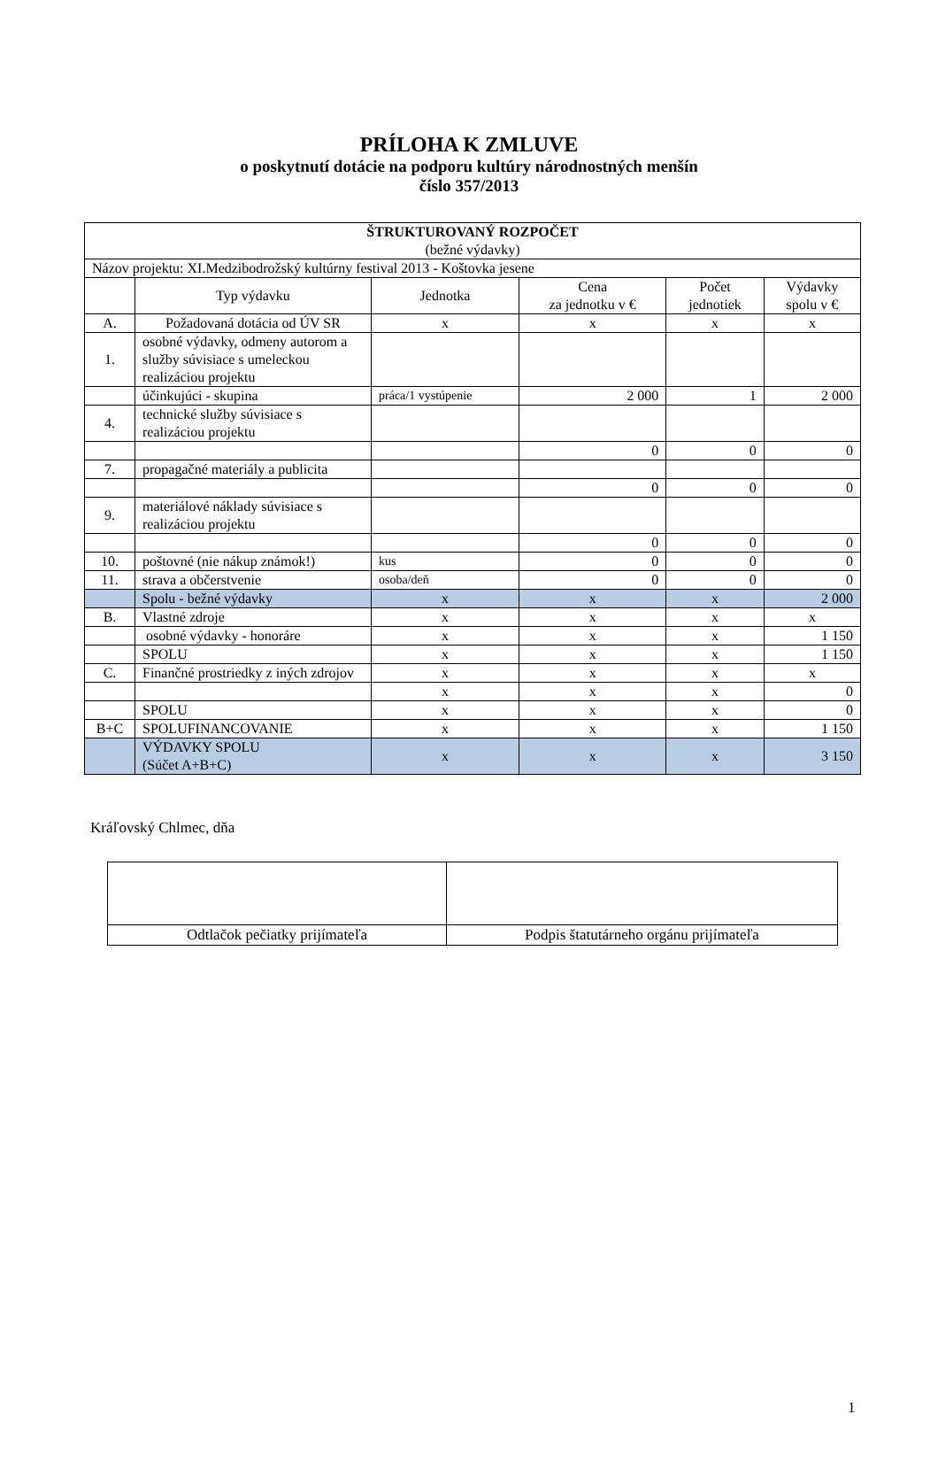PRÍLOHA K ZMLUVE
o poskytnutí dotácie na podporu kultúry národnostných menšín
číslo 357/2013
| ŠTRUKTUROVANÝ ROZPOČET (bežné výdavky) | | | | | |
| Názov projektu: XI.Medzibodrožský kultúrny festival 2013 - Koštovka jesene | | | | | |
| | Typ výdavku | Jednotka | Cena za jednotku v € | Počet jednotiek | Výdavky spolu v € |
| A. | Požadovaná dotácia od ÚV SR | x | x | x | x |
| 1. | osobné výdavky, odmeny autorom a služby súvisiace s umeleckou realizáciou projektu | | | | |
| | účinkujúci - skupina | práca/1 vystúpenie | 2 000 | 1 | 2 000 |
| 4. | technické služby súvisiace s realizáciou projektu | | | | |
| | | | 0 | 0 | 0 |
| 7. | propagačné materiály a publicita | | | | |
| | | | 0 | 0 | 0 |
| 9. | materiálové náklady súvisiace s realizáciou projektu | | | | |
| | | | 0 | 0 | 0 |
| 10. | poštovné (nie nákup známok!) | kus | 0 | 0 | 0 |
| 11. | strava a občerstvenie | osoba/deň | 0 | 0 | 0 |
| | Spolu - bežné výdavky | x | x | x | 2 000 |
| B. | Vlastné zdroje | x | x | x | x |
| | osobné výdavky - honoráre | x | x | x | 1 150 |
| | SPOLU | x | x | x | 1 150 |
| C. | Finančné prostriedky z iných zdrojov | x | x | x | x |
| | | x | x | x | 0 |
| | SPOLU | x | x | x | 0 |
| B+C | SPOLUFINANCOVANIE | x | x | x | 1 150 |
| | VÝDAVKY SPOLU (Súčet A+B+C) | x | x | x | 3 150 |
Kráľovský Chlmec, dňa
| Odtlačok pečiatky prijímateľa | Podpis štatutárneho orgánu prijímateľa |
1